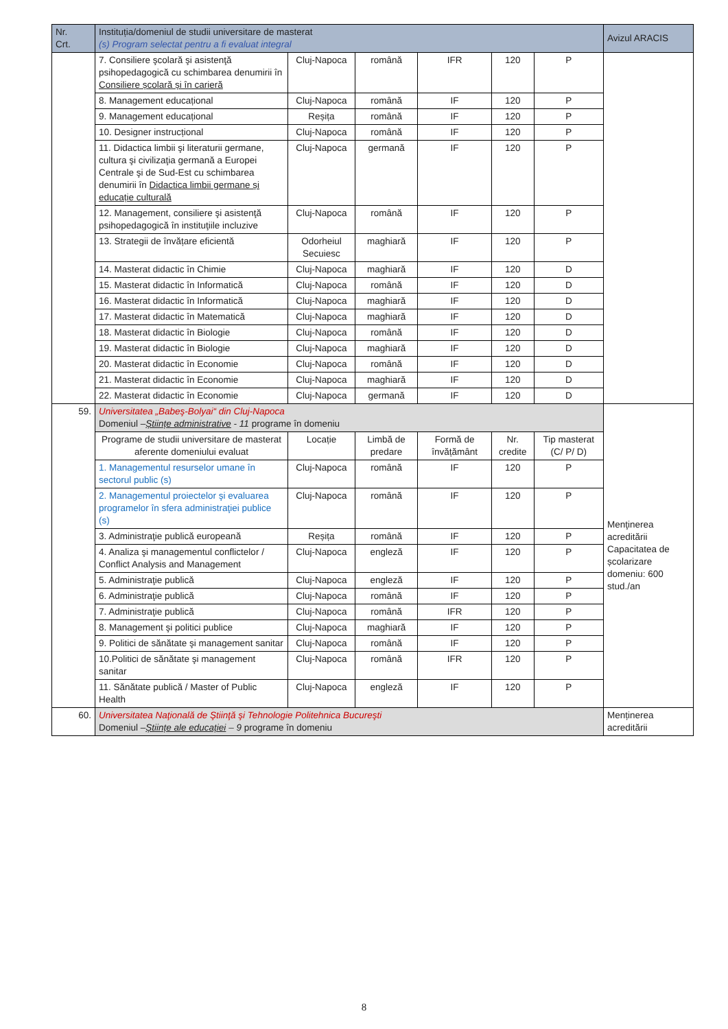| Nr. Crt. | Instituția/domeniul de studii universitare de masterat (s) Program selectat pentru a fi evaluat integral | | | | | | Avizul ARACIS |
| --- | --- | --- | --- | --- | --- | --- | --- |
| | 7. Consiliere şcolară şi asistenţă psihopedagogică cu schimbarea denumirii în Consiliere școlară și în carieră | Cluj-Napoca | română | IFR | 120 | P | |
| | 8. Management educațional | Cluj-Napoca | română | IF | 120 | P | |
| | 9. Management educațional | Reșița | română | IF | 120 | P | |
| | 10. Designer instrucțional | Cluj-Napoca | română | IF | 120 | P | |
| | 11. Didactica limbii şi literaturii germane, cultura şi civilizaţia germană a Europei Centrale şi de Sud-Est cu schimbarea denumirii în Didactica limbii germane și educație culturală | Cluj-Napoca | germană | IF | 120 | P | |
| | 12. Management, consiliere şi asistenţă psihopedagogică în instituţiile incluzive | Cluj-Napoca | română | IF | 120 | P | |
| | 13. Strategii de învățare eficientă | Odorheiul Secuiesc | maghiară | IF | 120 | P | |
| | 14. Masterat didactic în Chimie | Cluj-Napoca | maghiară | IF | 120 | D | |
| | 15. Masterat didactic în Informatică | Cluj-Napoca | română | IF | 120 | D | |
| | 16. Masterat didactic în Informatică | Cluj-Napoca | maghiară | IF | 120 | D | |
| | 17. Masterat didactic în Matematică | Cluj-Napoca | maghiară | IF | 120 | D | |
| | 18. Masterat didactic în Biologie | Cluj-Napoca | română | IF | 120 | D | |
| | 19. Masterat didactic în Biologie | Cluj-Napoca | maghiară | IF | 120 | D | |
| | 20. Masterat didactic în Economie | Cluj-Napoca | română | IF | 120 | D | |
| | 21. Masterat didactic în Economie | Cluj-Napoca | maghiară | IF | 120 | D | |
| | 22. Masterat didactic în Economie | Cluj-Napoca | germană | IF | 120 | D | |
| 59. | Universitatea „Babeş-Bolyai“ din Cluj-Napoca Domeniul – Științe administrative - 11 programe în domeniu | | | | | | Menţinerea acreditării Capacitatea de școlarizare domeniu: 600 stud./an |
| | Programe de studii universitare de masterat aferente domeniului evaluat | Locație | Limbă de predare | Formă de învățământ | Nr. credite | Tip masterat (C/ P/ D) | |
| | 1. Managementul resurselor umane în sectorul public (s) | Cluj-Napoca | română | IF | 120 | P | |
| | 2. Managementul proiectelor şi evaluarea programelor în sfera administraţiei publice (s) | Cluj-Napoca | română | IF | 120 | P | |
| | 3. Administraţie publică europeană | Reșița | română | IF | 120 | P | |
| | 4. Analiza şi managementul conflictelor / Conflict Analysis and Management | Cluj-Napoca | engleză | IF | 120 | P | |
| | 5. Administraţie publică | Cluj-Napoca | engleză | IF | 120 | P | |
| | 6. Administraţie publică | Cluj-Napoca | română | IF | 120 | P | |
| | 7. Administraţie publică | Cluj-Napoca | română | IFR | 120 | P | |
| | 8. Management şi politici publice | Cluj-Napoca | maghiară | IF | 120 | P | |
| | 9. Politici de sănătate şi management sanitar | Cluj-Napoca | română | IF | 120 | P | |
| | 10.Politici de sănătate şi management sanitar | Cluj-Napoca | română | IFR | 120 | P | |
| | 11. Sănătate publică / Master of Public Health | Cluj-Napoca | engleză | IF | 120 | P | |
| 60. | Universitatea Naţională de Ştiinţă şi Tehnologie Politehnica Bucureşti Domeniul – Științe ale educației – 9 programe în domeniu | | | | | | Menținerea acreditării |
8